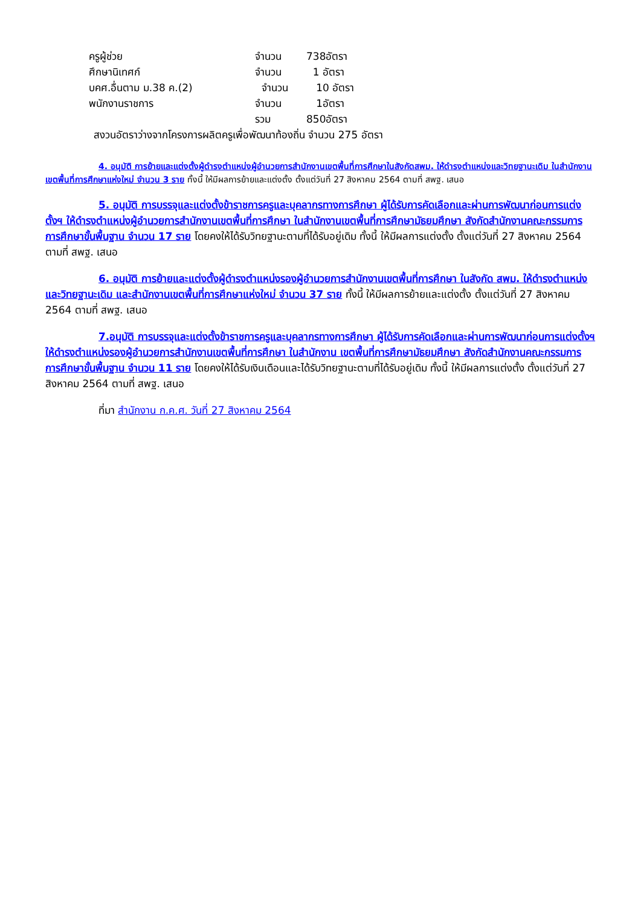ครูผู้ช่วย จำนวน 738อัตรา
ศึกษานิเทศก์ จำนวน 1 อัตรา
บคศ.อื่นตาม ม.38 ค.(2) จำนวน 10 อัตรา
พนักงานราชการ จำนวน 1อัตรา
รวม 850อัตรา
สงวนอัตราว่างจากโครงการผลิตครูเพื่อพัฒนาท้องถิ่น จำนวน 275 อัตรา
4. อนุมัติ การย้ายและแต่งตั้งผู้ดำรงตำแหน่งผู้อำนวยการสำนักงานเขตพื้นที่การศึกษาในสังกัดสพม. ให้ดำรงตำแหน่งและวิทยฐานะเดิม ในสำนักงานเขตพื้นที่การศึกษาแห่งใหม่ จำนวน 3 ราย ทั้งนี้ ให้มีผลการย้ายและแต่งตั้ง ตั้งแต่วันที่ 27 สิงหาคม 2564 ตามที่ สพฐ. เสนอ
5. อนุมัติ การบรรจุและแต่งตั้งข้าราชการครูและบุคลากรทางการศึกษา ผู้ได้รับการคัดเลือกและผ่านการพัฒนาก่อนการแต่งตั้งฯ ให้ดำรงตำแหน่งผู้อำนวยการสำนักงานเขตพื้นที่การศึกษา ในสำนักงานเขตพื้นที่การศึกษามัธยมศึกษา สังกัดสำนักงานคณะกรรมการการศึกษาขั้นพื้นฐาน จำนวน 17 ราย โดยคงให้ได้รับวิทยฐานะตามที่ได้รับอยู่เดิม ทั้งนี้ ให้มีผลการแต่งตั้ง ตั้งแต่วันที่ 27 สิงหาคม 2564 ตามที่ สพฐ. เสนอ
6. อนุมัติ การย้ายและแต่งตั้งผู้ดำรงตำแหน่งรองผู้อำนวยการสำนักงานเขตพื้นที่การศึกษา ในสังกัด สพม. ให้ดำรงตำแหน่งและวิทยฐานะเดิม และสำนักงานเขตพื้นที่การศึกษาแห่งใหม่ จำนวน 37 ราย ทั้งนี้ ให้มีผลการย้ายและแต่งตั้ง ตั้งแต่วันที่ 27 สิงหาคม 2564 ตามที่ สพฐ. เสนอ
7.อนุมัติ การบรรจุและแต่งตั้งข้าราชการครูและบุคลากรทางการศึกษา ผู้ได้รับการคัดเลือกและผ่านการพัฒนาก่อนการแต่งตั้งฯ ให้ดำรงตำแหน่งรองผู้อำนวยการสำนักงานเขตพื้นที่การศึกษา ในสำนักงาน เขตพื้นที่การศึกษามัธยมศึกษา สังกัดสำนักงานคณะกรรมการการศึกษาขั้นพื้นฐาน จำนวน 11 ราย โดยคงให้ได้รับเงินเดือนและได้รับวิทยฐานะตามที่ได้รับอยู่เดิม ทั้งนี้ ให้มีผลการแต่งตั้ง ตั้งแต่วันที่ 27 สิงหาคม 2564 ตามที่ สพฐ. เสนอ
ที่มา สำนักงาน ก.ค.ศ. วันที่ 27 สิงหาคม 2564